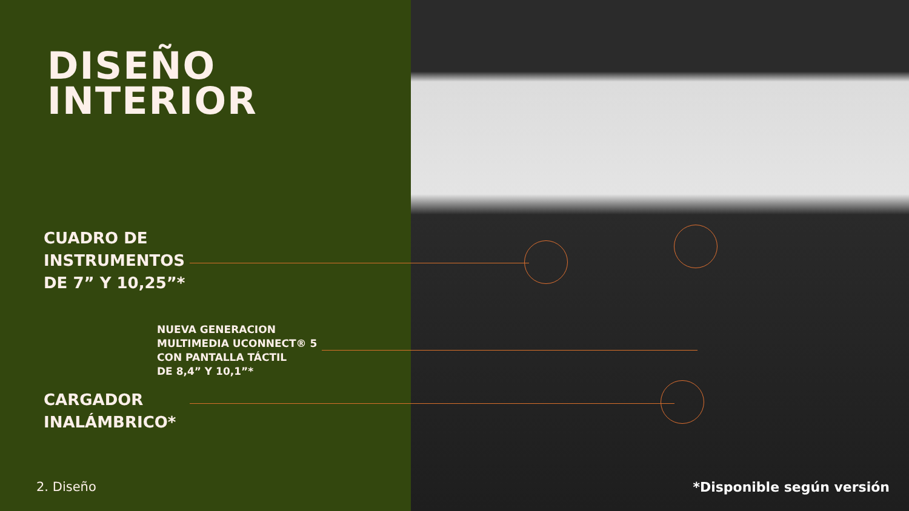DISEÑO
INTERIOR
CUADRO DE
INSTRUMENTOS
DE 7” Y 10,25”*
NUEVA GENERACION
MULTIMEDIA UCONNECT® 5
CON PANTALLA TÁCTIL
DE 8,4” Y 10,1”*
CARGADOR
INALÁMBRICO*
2. Diseño
*Disponible según versión